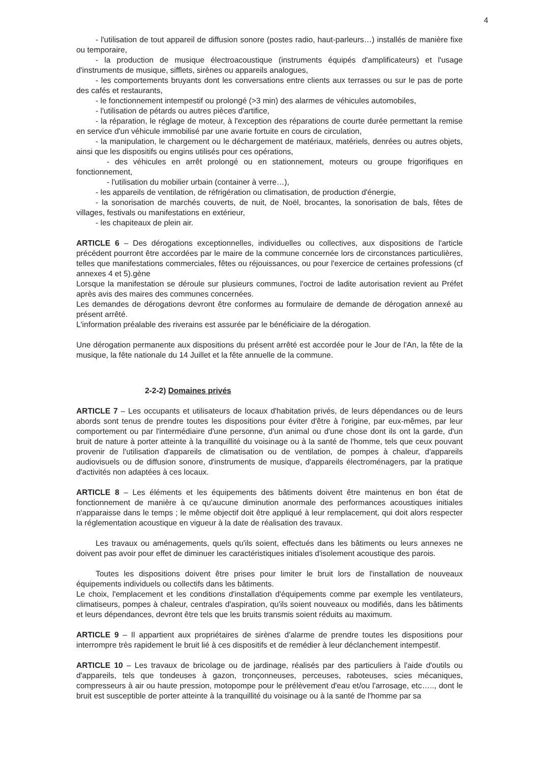4
- l'utilisation de tout appareil de diffusion sonore (postes radio, haut-parleurs…) installés de manière fixe ou temporaire,
- la production de musique électroacoustique (instruments équipés d'amplificateurs) et l'usage d'instruments de musique, sifflets, sirènes ou appareils analogues,
- les comportements bruyants dont les conversations entre clients aux terrasses ou sur le pas de porte des cafés et restaurants,
- le fonctionnement intempestif ou prolongé (>3 min) des alarmes de véhicules automobiles,
- l'utilisation de pétards ou autres pièces d'artifice,
- la réparation, le réglage de moteur, à l'exception des réparations de courte durée permettant la remise en service d'un véhicule immobilisé par une avarie fortuite en cours de circulation,
- la manipulation, le chargement ou le déchargement de matériaux, matériels, denrées ou autres objets, ainsi que les dispositifs ou engins utilisés pour ces opérations,
- des véhicules en arrêt prolongé ou en stationnement, moteurs ou groupe frigorifiques en fonctionnement,
- l'utilisation du mobilier urbain (container à verre…),
- les appareils de ventilation, de réfrigération ou climatisation, de production d'énergie,
- la sonorisation de marchés couverts, de nuit, de Noël, brocantes, la sonorisation de bals, fêtes de villages, festivals ou manifestations en extérieur,
- les chapiteaux de plein air.
ARTICLE 6 – Des dérogations exceptionnelles, individuelles ou collectives, aux dispositions de l'article précédent pourront être accordées par le maire de la commune concernée lors de circonstances particulières, telles que manifestations commerciales, fêtes ou réjouissances, ou pour l'exercice de certaines professions (cf annexes 4 et 5).gène
Lorsque la manifestation se déroule sur plusieurs communes, l'octroi de ladite autorisation revient au Préfet après avis des maires des communes concernées.
Les demandes de dérogations devront être conformes au formulaire de demande de dérogation annexé au présent arrêté.
L'information préalable des riverains est assurée par le bénéficiaire de la dérogation.
Une dérogation permanente aux dispositions du présent arrêté est accordée pour le Jour de l'An, la fête de la musique, la fête nationale du 14 Juillet et la fête annuelle de la commune.
2-2-2) Domaines privés
ARTICLE 7 – Les occupants et utilisateurs de locaux d'habitation privés, de leurs dépendances ou de leurs abords sont tenus de prendre toutes les dispositions pour éviter d'être à l'origine, par eux-mêmes, par leur comportement ou par l'intermédiaire d'une personne, d'un animal ou d'une chose dont ils ont la garde, d'un bruit de nature à porter atteinte à la tranquillité du voisinage ou à la santé de l'homme, tels que ceux pouvant provenir de l'utilisation d'appareils de climatisation ou de ventilation, de pompes à chaleur, d'appareils audiovisuels ou de diffusion sonore, d'instruments de musique, d'appareils électroménagers, par la pratique d'activités non adaptées à ces locaux.
ARTICLE 8 – Les éléments et les équipements des bâtiments doivent être maintenus en bon état de fonctionnement de manière à ce qu'aucune diminution anormale des performances acoustiques initiales n'apparaisse dans le temps ; le même objectif doit être appliqué à leur remplacement, qui doit alors respecter la réglementation acoustique en vigueur à la date de réalisation des travaux.
Les travaux ou aménagements, quels qu'ils soient, effectués dans les bâtiments ou leurs annexes ne doivent pas avoir pour effet de diminuer les caractéristiques initiales d'isolement acoustique des parois.
Toutes les dispositions doivent être prises pour limiter le bruit lors de l'installation de nouveaux équipements individuels ou collectifs dans les bâtiments.
Le choix, l'emplacement et les conditions d'installation d'équipements comme par exemple les ventilateurs, climatiseurs, pompes à chaleur, centrales d'aspiration, qu'ils soient nouveaux ou modifiés, dans les bâtiments et leurs dépendances, devront être tels que les bruits transmis soient réduits au maximum.
ARTICLE 9 – Il appartient aux propriétaires de sirènes d'alarme de prendre toutes les dispositions pour interrompre très rapidement le bruit lié à ces dispositifs et de remédier à leur déclanchement intempestif.
ARTICLE 10 – Les travaux de bricolage ou de jardinage, réalisés par des particuliers à l'aide d'outils ou d'appareils, tels que tondeuses à gazon, tronçonneuses, perceuses, raboteuses, scies mécaniques, compresseurs à air ou haute pression, motopompe pour le prélèvement d'eau et/ou l'arrosage, etc….., dont le bruit est susceptible de porter atteinte à la tranquillité du voisinage ou à la santé de l'homme par sa